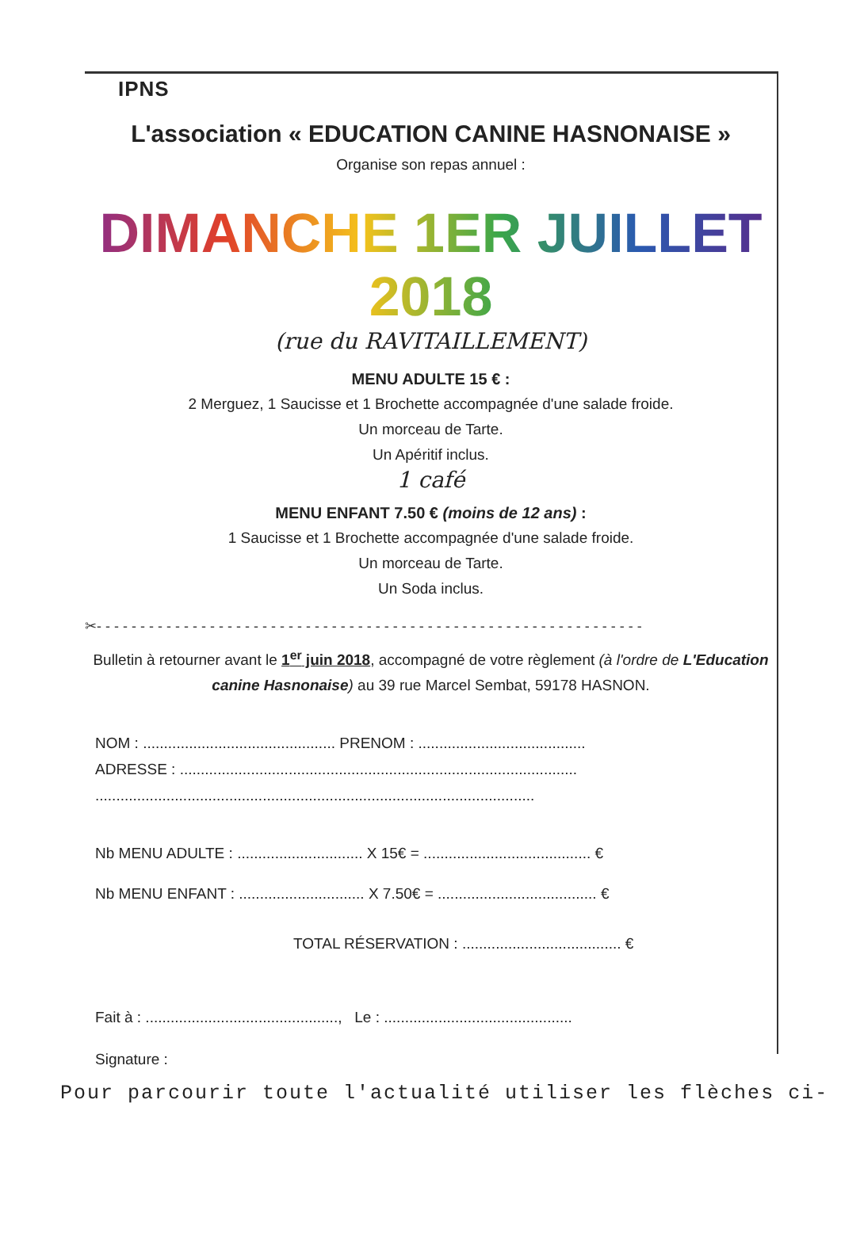IPNS
L'association « EDUCATION CANINE HASNONAISE »
Organise son repas annuel :
DIMANCHE 1ER JUILLET 2018
(rue du RAVITAILLEMENT)
MENU ADULTE 15 € :
2 Merguez, 1 Saucisse et 1 Brochette accompagnée d'une salade froide.
Un morceau de Tarte.
Un Apéritif inclus.
1 café
MENU ENFANT 7.50 € (moins de 12 ans) :
1 Saucisse et 1 Brochette accompagnée d'une salade froide.
Un morceau de Tarte.
Un Soda inclus.
✂- - - - - - - - - - - - - - - - - - - - - - - - - - - - - - - - - - - - - - - - - - - - - - - - - - - - - - - - - - - - - - -
Bulletin à retourner avant le 1<sup>er</sup> juin 2018, accompagné de votre règlement (à l'ordre de L'Education canine Hasnonaise) au 39 rue Marcel Sembat, 59178 HASNON.
NOM : .............................................. PRENOM : ........................................
ADRESSE : ...............................................................................................
.........................................................................................................
Nb MENU ADULTE : .............................. X 15€ = ........................................ €
Nb MENU ENFANT : .............................. X 7.50€ = ...................................... €
TOTAL RÉSERVATION : ...................................... €
Fait à : .............................................., Le : .............................................
Signature :
Pour parcourir toute l'actualité utiliser les flèches ci-